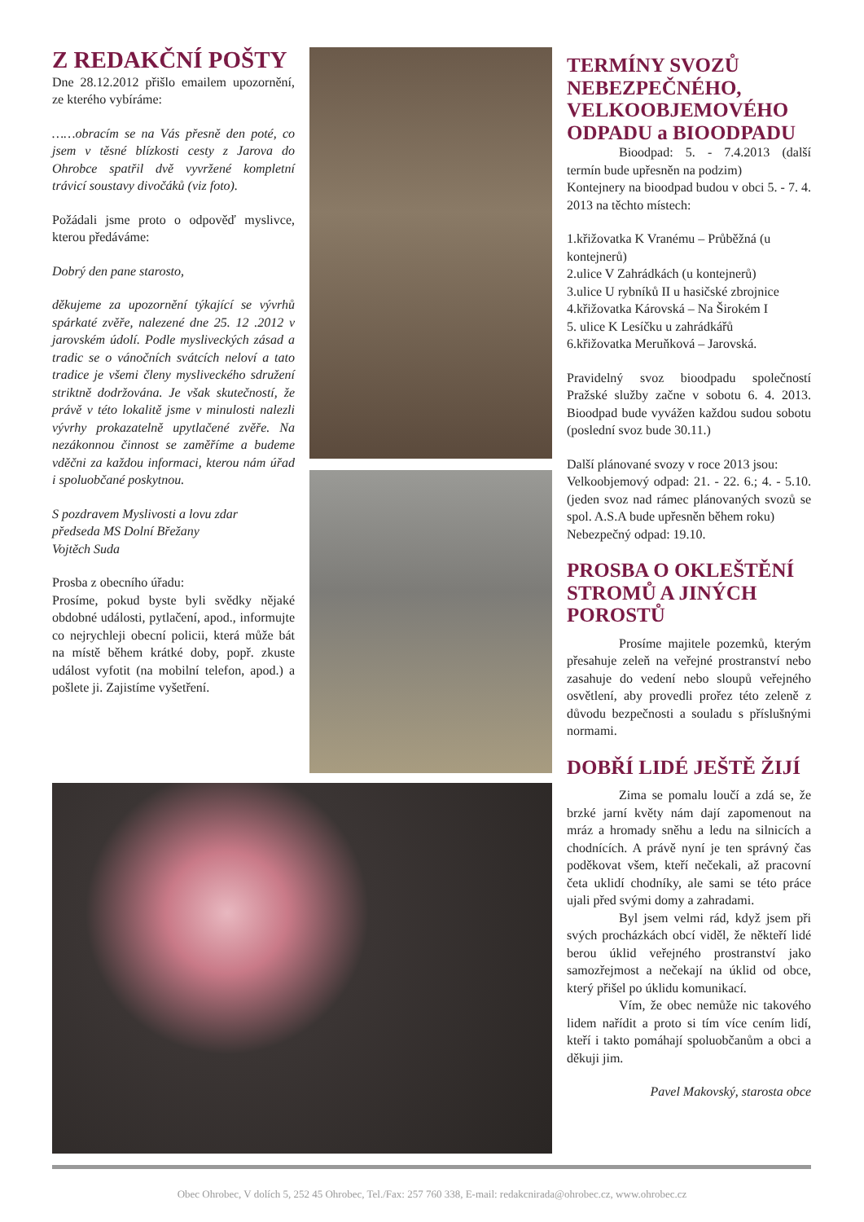Z REDAKČNÍ POŠTY
Dne 28.12.2012 přišlo emailem upozornění, ze kterého vybíráme:
……obracím se na Vás přesně den poté, co jsem v těsné blízkosti cesty z Jarova do Ohrobce spatřil dvě vyvržené kompletní trávicí soustavy divočáků (viz foto).
Požádali jsme proto o odpověď myslivce, kterou předáváme:
Dobrý den pane starosto,
děkujeme za upozornění týkající se vývrhů spárkaté zvěře, nalezené dne 25. 12 .2012 v jarovském údolí. Podle mysliveckých zásad a tradic se o vánočních svátcích neloví a tato tradice je všemi členy mysliveckého sdružení striktně dodržována. Je však skutečností, že právě v této lokalitě jsme v minulosti nalezli vývrhy prokazatelně upytlačené zvěře. Na nezákonnou činnost se zaměříme a budeme vděčni za každou informaci, kterou nám úřad i spoluobčané poskytnou.
S pozdravem Myslivosti a lovu zdar
předseda MS Dolní Břežany
Vojtěch Suda
Prosba z obecního úřadu:
Prosíme, pokud byste byli svědky nějaké obdobné události, pytlačení, apod., informujte co nejrychleji obecní policii, která může bát na místě během krátké doby, popř. zkuste událost vyfotit (na mobilní telefon, apod.) a pošlete ji. Zajistíme vyšetření.
TERMÍNY SVOZŮ NEBEZPEČNÉHO, VELKOOBJEMOVÉHO ODPADU a BIOODPADU
Bioodpad: 5. - 7.4.2013 (další termín bude upřesněn na podzim)
Kontejnery na bioodpad budou v obci 5. - 7. 4. 2013 na těchto místech:
1.křižovatka K Vranému – Průběžná (u kontejnerů)
2.ulice V Zahrádkách (u kontejnerů)
3.ulice U rybníků II u hasičské zbrojnice
4.křižovatka Károvská – Na Širokém I
5. ulice K Lesíčku u zahrádkářů
6.křižovatka Meruňková – Jarovská.
Pravidelný svoz bioodpadu společností Pražské služby začne v sobotu 6. 4. 2013. Bioodpad bude vyvážen každou sudou sobotu (poslední svoz bude 30.11.)
Další plánované svozy v roce 2013 jsou:
Velkoobjemový odpad: 21. - 22. 6.; 4. - 5.10. (jeden svoz nad rámec plánovaných svozů se spol. A.S.A bude upřesněn během roku)
Nebezpečný odpad: 19.10.
PROSBA O OKLEŠTĚNÍ STROMŮ A JINÝCH POROSTŮ
Prosíme majitele pozemků, kterým přesahuje zeleň na veřejné prostranství nebo zasahuje do vedení nebo sloupů veřejného osvětlení, aby provedli prořez této zeleně z důvodu bezpečnosti a souladu s příslušnými normami.
DOBŘÍ LIDÉ JEŠTĚ ŽIJÍ
Zima se pomalu loučí a zdá se, že brzké jarní květy nám dají zapomenout na mráz a hromady sněhu a ledu na silnicích a chodnících. A právě nyní je ten správný čas poděkovat všem, kteří nečekali, až pracovní četa uklidí chodníky, ale sami se této práce ujali před svými domy a zahradami.
Byl jsem velmi rád, když jsem při svých procházkách obcí viděl, že někteří lidé berou úklid veřejného prostranství jako samozřejmost a nečekají na úklid od obce, který přišel po úklidu komunikací.
Vím, že obec nemůže nic takového lidem nařídit a proto si tím více cením lidí, kteří i takto pomáhají spoluobčanům a obci a děkuji jim.
Pavel Makovský, starosta obce
Obec Ohrobec, V dolích 5, 252 45 Ohrobec, Tel./Fax: 257 760 338, E-mail: redakcnirada@ohrobec.cz, www.ohrobec.cz